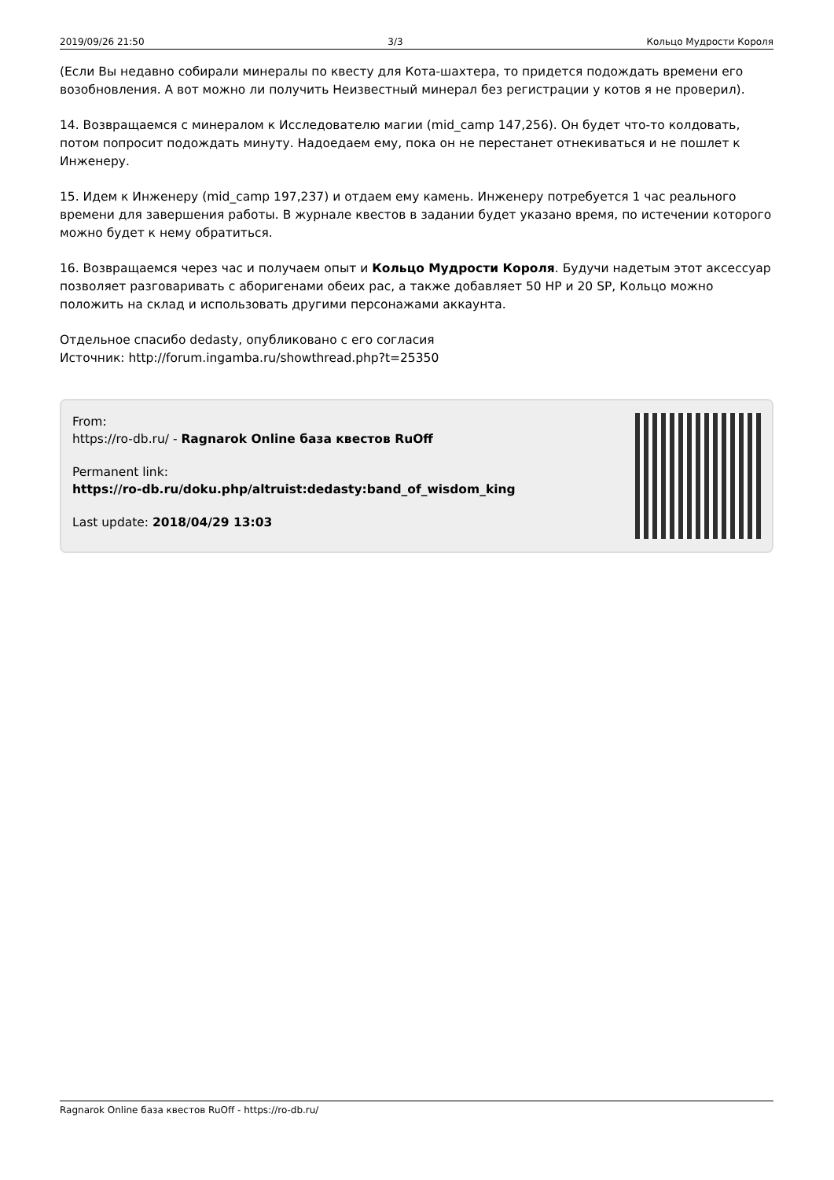2019/09/26 21:50 3/3 Кольцо Мудрости Короля
(Если Вы недавно собирали минералы по квесту для Кота-шахтера, то придется подождать времени его возобновления. А вот можно ли получить Неизвестный минерал без регистрации у котов я не проверил).
14. Возвращаемся с минералом к Исследователю магии (mid_camp 147,256). Он будет что-то колдовать, потом попросит подождать минуту. Надоедаем ему, пока он не перестанет отнекиваться и не пошлет к Инженеру.
15. Идем к Инженеру (mid_camp 197,237) и отдаем ему камень. Инженеру потребуется 1 час реального времени для завершения работы. В журнале квестов в задании будет указано время, по истечении которого можно будет к нему обратиться.
16. Возвращаемся через час и получаем опыт и Кольцо Мудрости Короля. Будучи надетым этот аксессуар позволяет разговаривать с аборигенами обеих рас, а также добавляет 50 HP и 20 SP, Кольцо можно положить на склад и использовать другими персонажами аккаунта.
Отдельное спасибо dedasty, опубликовано с его согласия
Источник: http://forum.ingamba.ru/showthread.php?t=25350
From:
https://ro-db.ru/ - Ragnarok Online база квестов RuOff
Permanent link:
https://ro-db.ru/doku.php/altruist:dedasty:band_of_wisdom_king
Last update: 2018/04/29 13:03
Ragnarok Online база квестов RuOff - https://ro-db.ru/